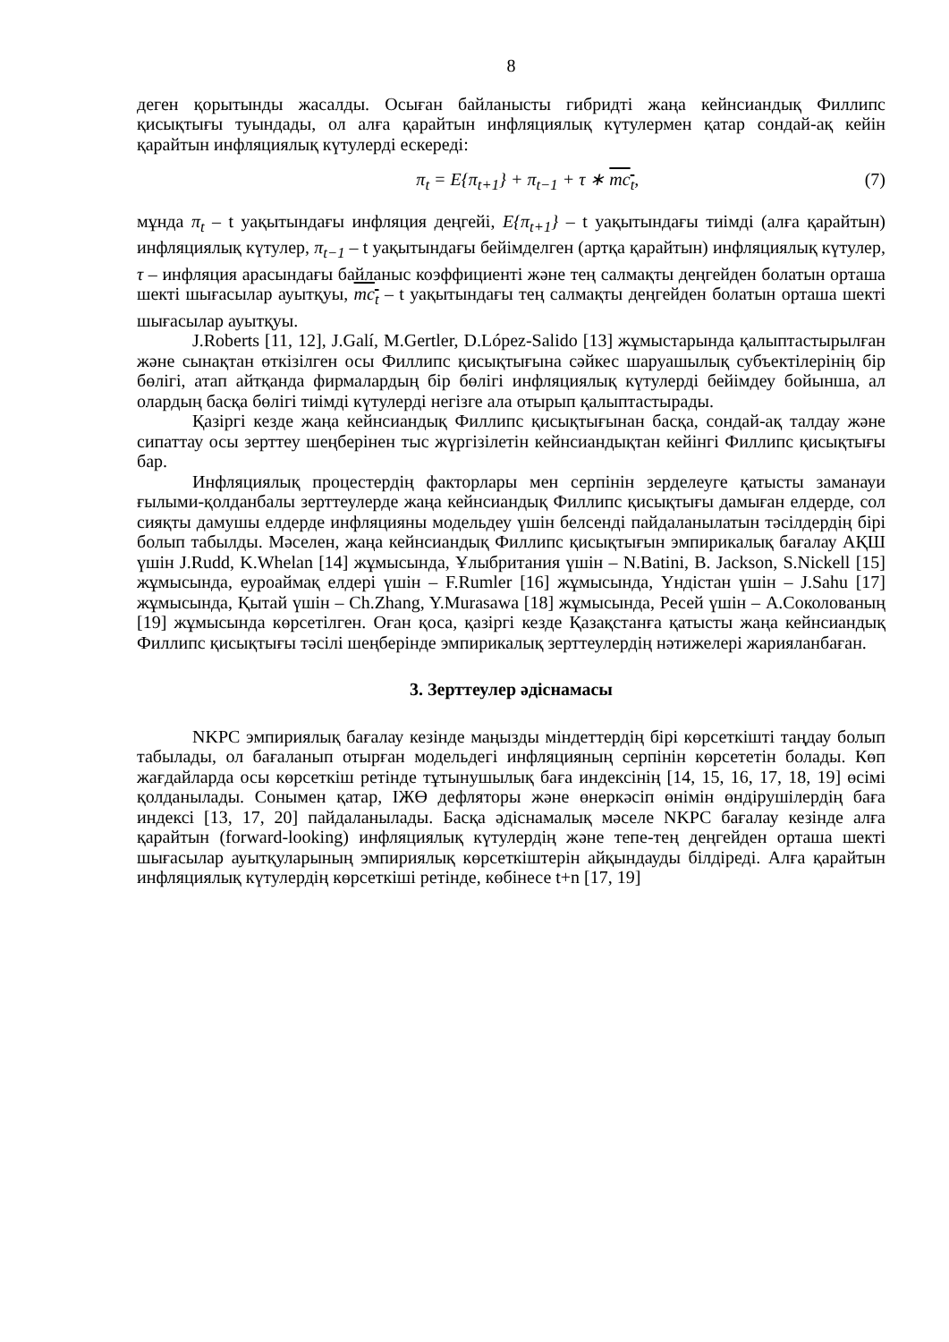8
деген қорытынды жасалды. Осыған байланысты гибридті жаңа кейнсиандық Филлипс қисықтығы туындады, ол алға қарайтын инфляциялық күтулермен қатар сондай-ақ кейін қарайтын инфляциялық күтулерді ескереді:
π<sub>t</sub> = E{π<sub>t+1</sub>} + π<sub>t−1</sub> + τ ∗ mc<sub>t</sub>, (7)
мұнда π<sub>t</sub> – t уақытындағы инфляция деңгейі, E{π<sub>t+1</sub>} – t уақытындағы тиімді (алға қарайтын) инфляциялық күтулер, π<sub>t−1</sub> – t уақытындағы бейімделген (артқа қарайтын) инфляциялық күтулер, τ – инфляция арасындағы байланыс коэффициенті және тең салмақты деңгейден болатын орташа шекті шығасылар ауытқуы, mc<sub>t</sub> – t уақытындағы тең салмақты деңгейден болатын орташа шекті шығасылар ауытқуы.
J.Roberts [11, 12], J.Galí, M.Gertler, D.López-Salido [13] жұмыстарында қалыптастырылған және сынақтан өткізілген осы Филлипс қисықтығына сәйкес шаруашылық субъектілерінің бір бөлігі, атап айтқанда фирмалардың бір бөлігі инфляциялық күтулерді бейімдеу бойынша, ал олардың басқа бөлігі тиімді күтулерді негізге ала отырып қалыптастырады.
Қазіргі кезде жаңа кейнсиандық Филлипс қисықтығынан басқа, сондай-ақ талдау және сипаттау осы зерттеу шеңберінен тыс жүргізілетін кейнсиандықтан кейінгі Филлипс қисықтығы бар.
Инфляциялық процестердің факторлары мен серпінін зерделеуге қатысты заманауи ғылыми-қолданбалы зерттеулерде жаңа кейнсиандық Филлипс қисықтығы дамыған елдерде, сол сияқты дамушы елдерде инфляцияны модельдеу үшін белсенді пайдаланылатын тәсілдердің бірі болып табылды. Мәселен, жаңа кейнсиандық Филлипс қисықтығын эмпирикалық бағалау АҚШ үшін J.Rudd, K.Whelan [14] жұмысында, Ұлыбритания үшін – N.Batini, B. Jackson, S.Nickell [15] жұмысында, еуроаймақ елдері үшін – F.Rumler [16] жұмысында, Үндістан үшін – J.Sahu [17] жұмысында, Қытай үшін – Ch.Zhang, Y.Murasawa [18] жұмысында, Ресей үшін – А.Соколованың [19] жұмысында көрсетілген. Оған қоса, қазіргі кезде Қазақстанға қатысты жаңа кейнсиандық Филлипс қисықтығы тәсілі шеңберінде эмпирикалық зерттеулердің нәтижелері жарияланбаған.
3. Зерттеулер әдіснамасы
NKPC эмпириялық бағалау кезінде маңызды міндеттердің бірі көрсеткішті таңдау болып табылады, ол бағаланып отырған модельдегі инфляцияның серпінін көрсететін болады. Көп жағдайларда осы көрсеткіш ретінде тұтынушылық баға индексінің [14, 15, 16, 17, 18, 19] өсімі қолданылады. Сонымен қатар, ІЖӨ дефляторы және өнеркәсіп өнімін өндірушілердің баға индексі [13, 17, 20] пайдаланылады. Басқа әдіснамалық мәселе NKPC бағалау кезінде алға қарайтын (forward-looking) инфляциялық күтулердің және тепе-тең деңгейден орташа шекті шығасылар ауытқуларының эмпириялық көрсеткіштерін айқындауды білдіреді. Алға қарайтын инфляциялық күтулердің көрсеткіші ретінде, көбінесе t+n [17, 19]